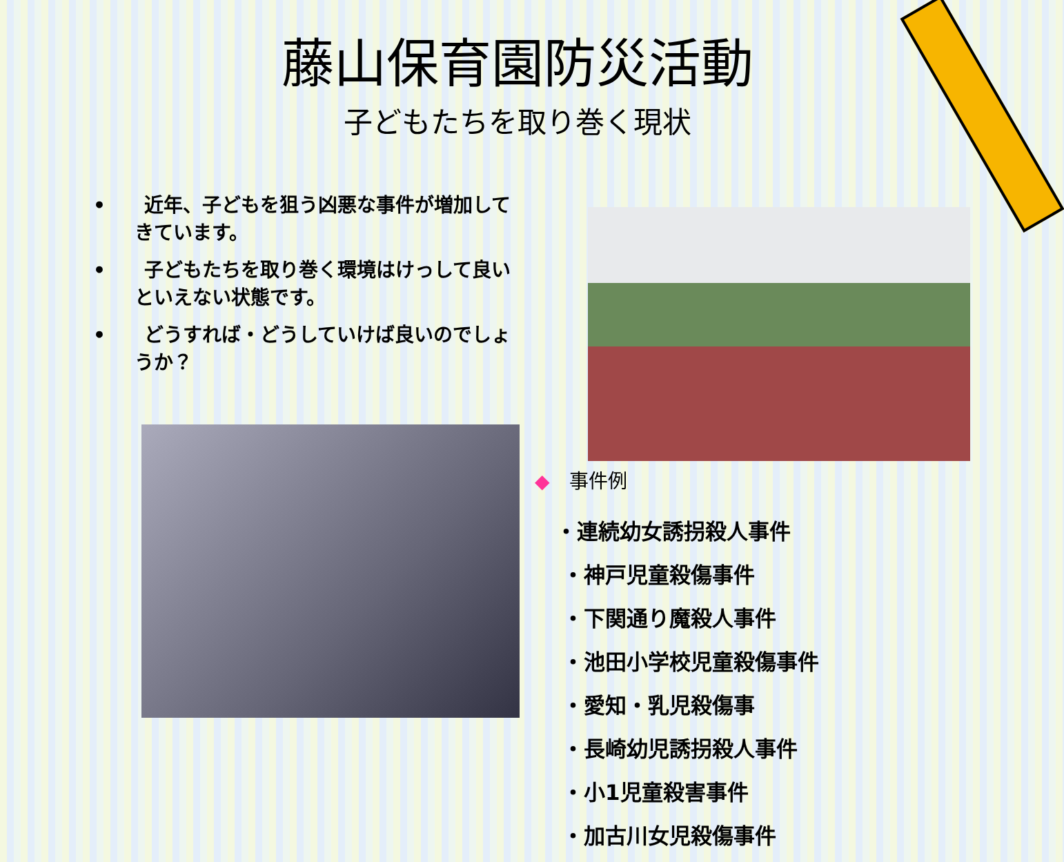藤山保育園防災活動
子どもたちを取り巻く現状
•　　近年、子どもを狙う凶悪な事件が増加してきています。
•　　子どもたちを取り巻く環境はけっして良いといえない状態です。
•　　どうすれば・どうしていけば良いのでしょうか？
◆　事件例
・連続幼女誘拐殺人事件
・神戸児童殺傷事件
・下関通り魔殺人事件
・池田小学校児童殺傷事件
・愛知・乳児殺傷事
・長崎幼児誘拐殺人事件
・小1児童殺害事件
・加古川女児殺傷事件